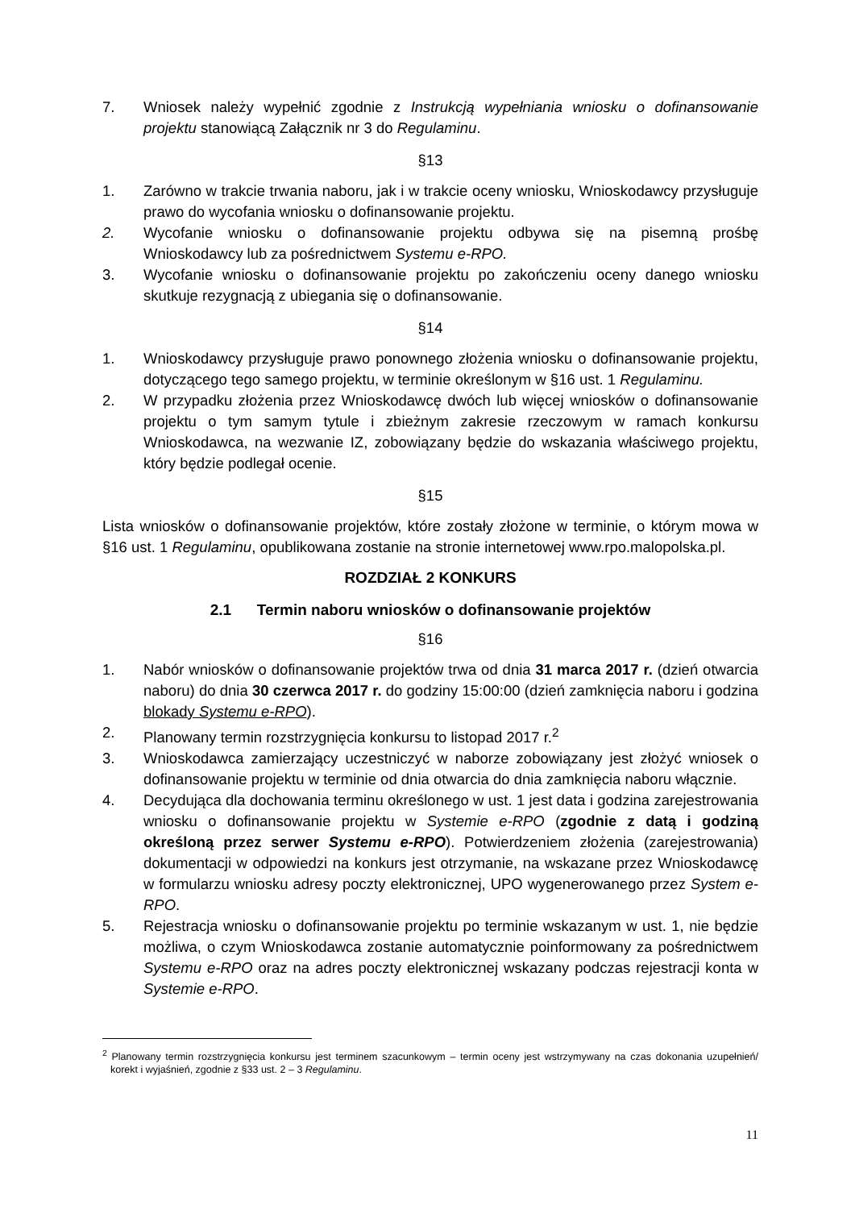7. Wniosek należy wypełnić zgodnie z Instrukcją wypełniania wniosku o dofinansowanie projektu stanowiącą Załącznik nr 3 do Regulaminu.
§13
1. Zarówno w trakcie trwania naboru, jak i w trakcie oceny wniosku, Wnioskodawcy przysługuje prawo do wycofania wniosku o dofinansowanie projektu.
2. Wycofanie wniosku o dofinansowanie projektu odbywa się na pisemną prośbę Wnioskodawcy lub za pośrednictwem Systemu e-RPO.
3. Wycofanie wniosku o dofinansowanie projektu po zakończeniu oceny danego wniosku skutkuje rezygnacją z ubiegania się o dofinansowanie.
§14
1. Wnioskodawcy przysługuje prawo ponownego złożenia wniosku o dofinansowanie projektu, dotyczącego tego samego projektu, w terminie określonym w §16 ust. 1 Regulaminu.
2. W przypadku złożenia przez Wnioskodawcę dwóch lub więcej wniosków o dofinansowanie projektu o tym samym tytule i zbieżnym zakresie rzeczowym w ramach konkursu Wnioskodawca, na wezwanie IZ, zobowiązany będzie do wskazania właściwego projektu, który będzie podlegał ocenie.
§15
Lista wniosków o dofinansowanie projektów, które zostały złożone w terminie, o którym mowa w §16 ust. 1 Regulaminu, opublikowana zostanie na stronie internetowej www.rpo.malopolska.pl.
ROZDZIAŁ 2 KONKURS
2.1 Termin naboru wniosków o dofinansowanie projektów
§16
1. Nabór wniosków o dofinansowanie projektów trwa od dnia 31 marca 2017 r. (dzień otwarcia naboru) do dnia 30 czerwca 2017 r. do godziny 15:00:00 (dzień zamknięcia naboru i godzina blokady Systemu e-RPO).
2. Planowany termin rozstrzygnięcia konkursu to listopad 2017 r.<sup>2</sup>
3. Wnioskodawca zamierzający uczestniczyć w naborze zobowiązany jest złożyć wniosek o dofinansowanie projektu w terminie od dnia otwarcia do dnia zamknięcia naboru włącznie.
4. Decydująca dla dochowania terminu określonego w ust. 1 jest data i godzina zarejestrowania wniosku o dofinansowanie projektu w Systemie e-RPO (zgodnie z datą i godziną określoną przez serwer Systemu e-RPO). Potwierdzeniem złożenia (zarejestrowania) dokumentacji w odpowiedzi na konkurs jest otrzymanie, na wskazane przez Wnioskodawcę w formularzu wniosku adresy poczty elektronicznej, UPO wygenerowanego przez System e-RPO.
5. Rejestracja wniosku o dofinansowanie projektu po terminie wskazanym w ust. 1, nie będzie możliwa, o czym Wnioskodawca zostanie automatycznie poinformowany za pośrednictwem Systemu e-RPO oraz na adres poczty elektronicznej wskazany podczas rejestracji konta w Systemie e-RPO.
<sup>2</sup> Planowany termin rozstrzygnięcia konkursu jest terminem szacunkowym – termin oceny jest wstrzymywany na czas dokonania uzupełnień/ korekt i wyjaśnień, zgodnie z §33 ust. 2 – 3 Regulaminu.
11